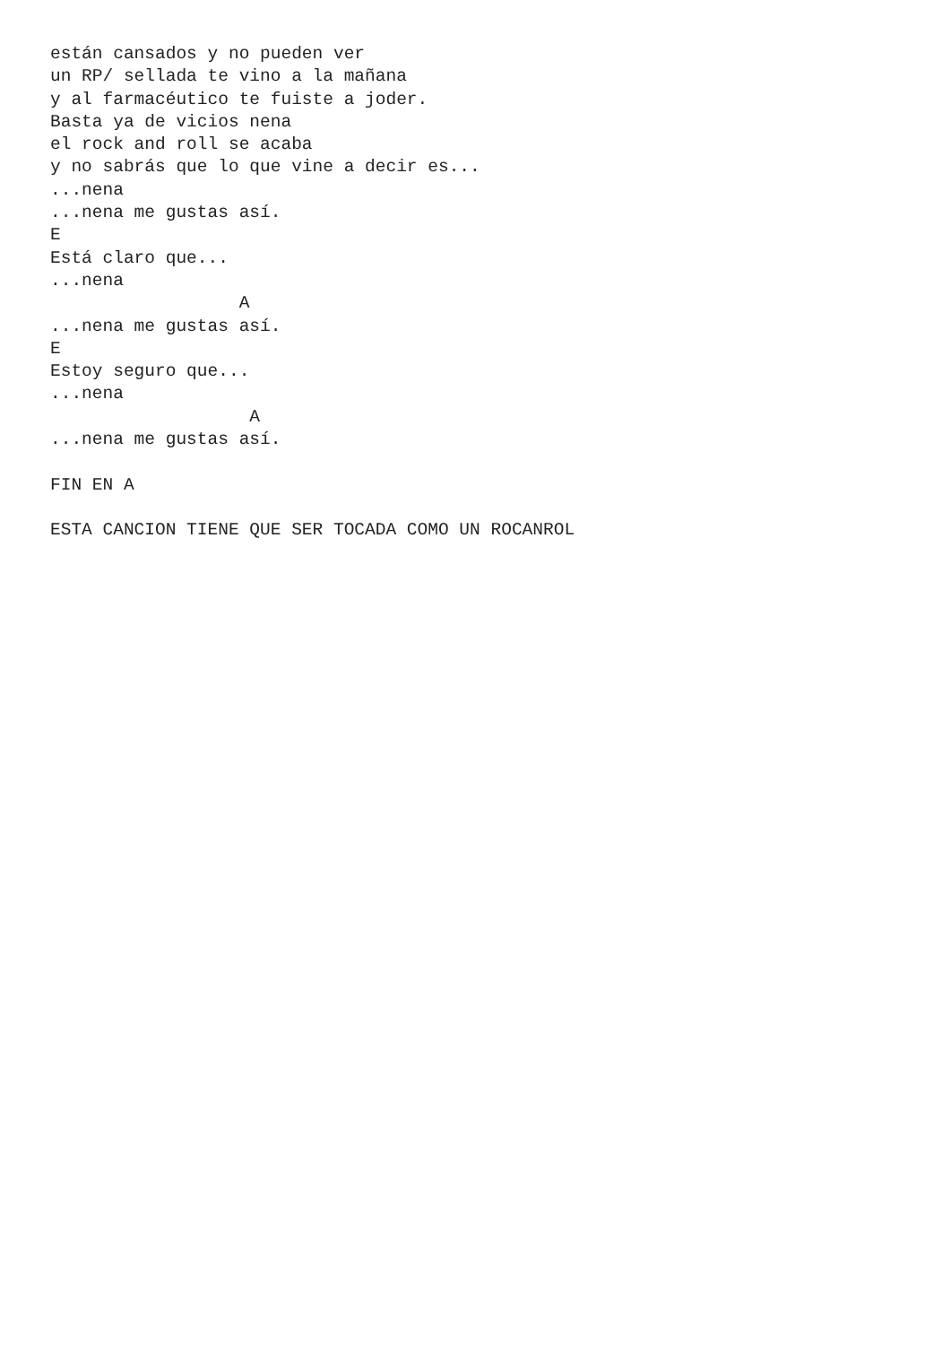están cansados y no pueden ver
un RP/ sellada te vino a la mañana
y al farmacéutico te fuiste a joder.
Basta ya de vicios nena
el rock and roll se acaba
y no sabrás que lo que vine a decir es...
...nena
...nena me gustas así.
E
Está claro que...
...nena
                  A
...nena me gustas así.
E
Estoy seguro que...
...nena
                   A
...nena me gustas así.

FIN EN A

ESTA CANCION TIENE QUE SER TOCADA COMO UN ROCANROL